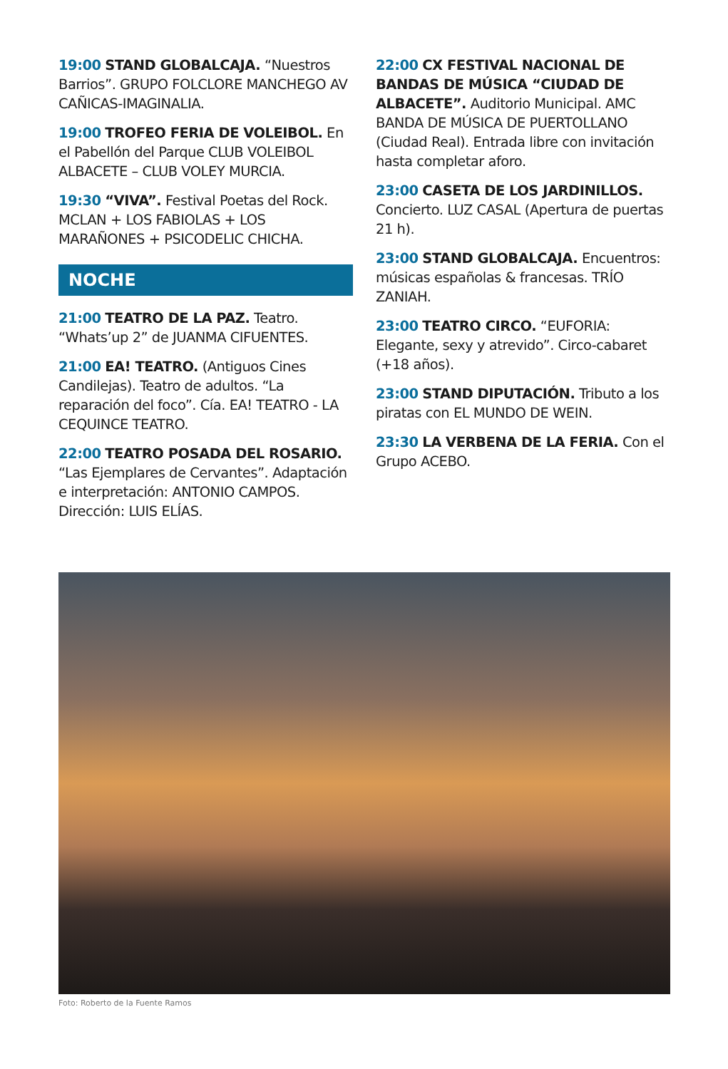19:00 STAND GLOBALCAJA. “Nuestros Barrios”. GRUPO FOLCLORE MANCHEGO AV CAÑICAS-IMAGINALIA.
19:00 TROFEO FERIA DE VOLEIBOL. En el Pabellón del Parque CLUB VOLEIBOL ALBACETE – CLUB VOLEY MURCIA.
19:30 “VIVA”. Festival Poetas del Rock. MCLAN + LOS FABIOLAS + LOS MARAÑONES + PSICODELIC CHICHA.
NOCHE
21:00 TEATRO DE LA PAZ. Teatro. “Whats’up 2” de JUANMA CIFUENTES.
21:00 EA! TEATRO. (Antiguos Cines Candilejas). Teatro de adultos. “La reparación del foco”. Cía. EA! TEATRO - LA CEQUINCE TEATRO.
22:00 TEATRO POSADA DEL ROSARIO. “Las Ejemplares de Cervantes”. Adaptación e interpretación: ANTONIO CAMPOS. Dirección: LUIS ELÍAS.
22:00 CX FESTIVAL NACIONAL DE BANDAS DE MÚSICA “CIUDAD DE ALBACETE”. Auditorio Municipal. AMC BANDA DE MÚSICA DE PUERTOLLANO (Ciudad Real). Entrada libre con invitación hasta completar aforo.
23:00 CASETA DE LOS JARDINILLOS. Concierto. LUZ CASAL (Apertura de puertas 21 h).
23:00 STAND GLOBALCAJA. Encuentros: músicas españolas & francesas. TRÍO ZANIAH.
23:00 TEATRO CIRCO. “EUFORIA: Elegante, sexy y atrevido”. Circo-cabaret (+18 años).
23:00 STAND DIPUTACIÓN. Tributo a los piratas con EL MUNDO DE WEIN.
23:30 LA VERBENA DE LA FERIA. Con el Grupo ACEBO.
Foto: Roberto de la Fuente Ramos